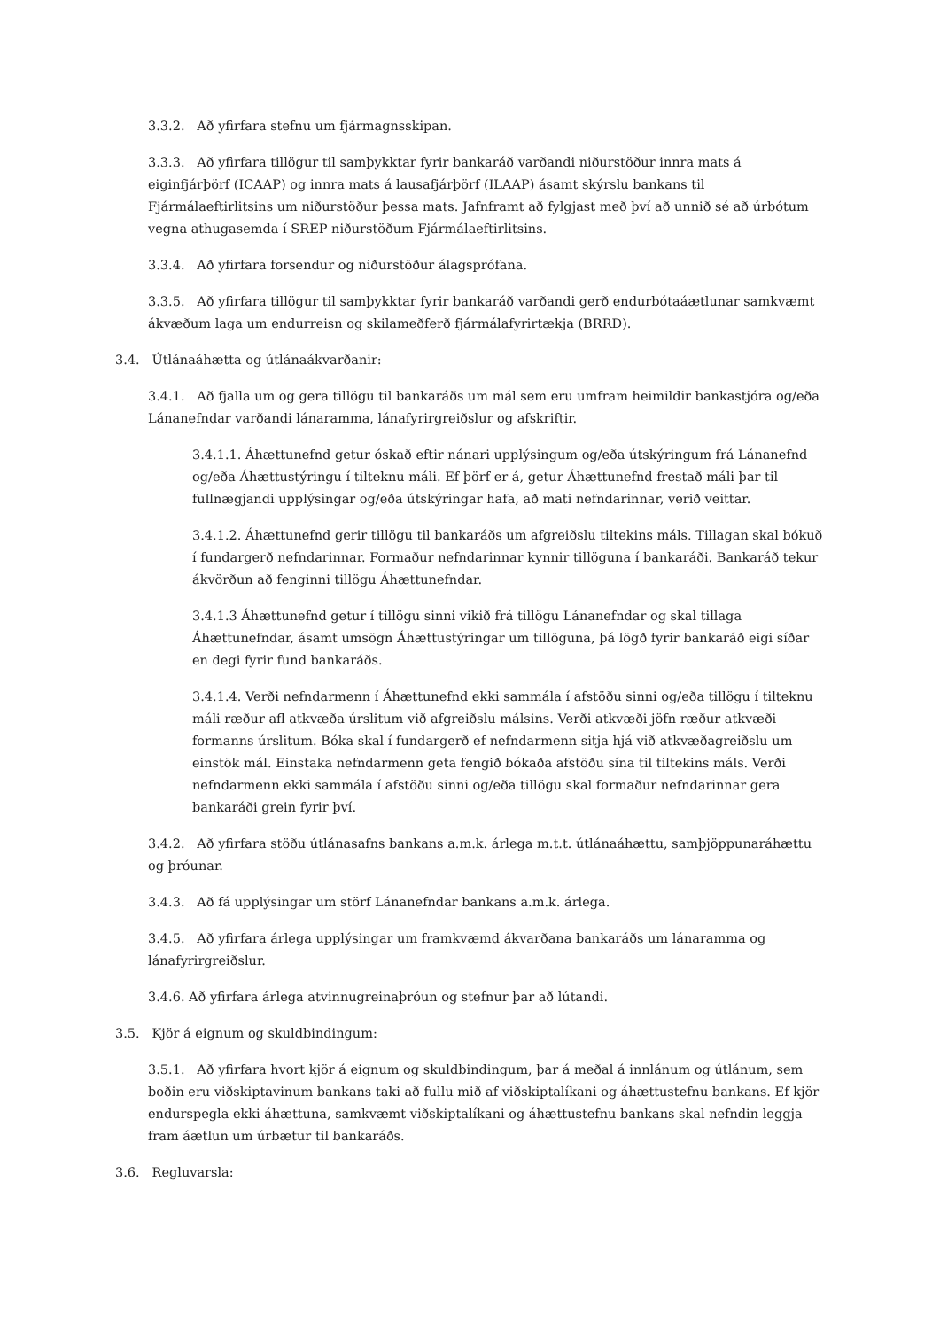3.3.2. Að yfirfara stefnu um fjármagnsskipan.
3.3.3. Að yfirfara tillögur til samþykktar fyrir bankaráð varðandi niðurstöður innra mats á eiginfjárþörf (ICAAP) og innra mats á lausafjárþörf (ILAAP) ásamt skýrslu bankans til Fjármálaeftirlitsins um niðurstöður þessa mats. Jafnframt að fylgjast með því að unnið sé að úrbótum vegna athugasemda í SREP niðurstöðum Fjármálaeftirlitsins.
3.3.4. Að yfirfara forsendur og niðurstöður álagsprófana.
3.3.5. Að yfirfara tillögur til samþykktar fyrir bankaráð varðandi gerð endurbótaáætlunar samkvæmt ákvæðum laga um endurreisn og skilameðferð fjármálafyrirtækja (BRRD).
3.4. Útlánaáhætta og útlánaákvarðanir:
3.4.1. Að fjalla um og gera tillögu til bankaráðs um mál sem eru umfram heimildir bankastjóra og/eða Lánanefndar varðandi lánaramma, lánafyrirgreiðslur og afskriftir.
3.4.1.1. Áhættunefnd getur óskað eftir nánari upplýsingum og/eða útskýringum frá Lánanefnd og/eða Áhættustýringu í tilteknu máli. Ef þörf er á, getur Áhættunefnd frestað máli þar til fullnægjandi upplýsingar og/eða útskýringar hafa, að mati nefndarinnar, verið veittar.
3.4.1.2. Áhættunefnd gerir tillögu til bankaráðs um afgreiðslu tiltekins máls. Tillagan skal bókuð í fundargerð nefndarinnar. Formaður nefndarinnar kynnir tillöguna í bankaráði. Bankaráð tekur ákvörðun að fenginni tillögu Áhættunefndar.
3.4.1.3 Áhættunefnd getur í tillögu sinni vikið frá tillögu Lánanefndar og skal tillaga Áhættunefndar, ásamt umsögn Áhættustýringar um tillöguna, þá lögð fyrir bankaráð eigi síðar en degi fyrir fund bankaráðs.
3.4.1.4. Verði nefndarmenn í Áhættunefnd ekki sammála í afstöðu sinni og/eða tillögu í tilteknu máli ræður afl atkvæða úrslitum við afgreiðslu málsins. Verði atkvæði jöfn ræður atkvæði formanns úrslitum. Bóka skal í fundargerð ef nefndarmenn sitja hjá við atkvæðagreiðslu um einstök mál. Einstaka nefndarmenn geta fengið bókaða afstöðu sína til tiltekins máls. Verði nefndarmenn ekki sammála í afstöðu sinni og/eða tillögu skal formaður nefndarinnar gera bankaráði grein fyrir því.
3.4.2. Að yfirfara stöðu útlánasafns bankans a.m.k. árlega m.t.t. útlánaáhættu, samþjöppunaráhættu og þróunar.
3.4.3. Að fá upplýsingar um störf Lánanefndar bankans a.m.k. árlega.
3.4.5. Að yfirfara árlega upplýsingar um framkvæmd ákvarðana bankaráðs um lánaramma og lánafyrirgreiðslur.
3.4.6. Að yfirfara árlega atvinnugreinaþróun og stefnur þar að lútandi.
3.5. Kjör á eignum og skuldbindingum:
3.5.1. Að yfirfara hvort kjör á eignum og skuldbindingum, þar á meðal á innlánum og útlánum, sem boðin eru viðskiptavinum bankans taki að fullu mið af viðskiptalíkani og áhættustefnu bankans. Ef kjör endurspegla ekki áhættuna, samkvæmt viðskiptalíkani og áhættustefnu bankans skal nefndin leggja fram áætlun um úrbætur til bankaráðs.
3.6. Regluvarsla: